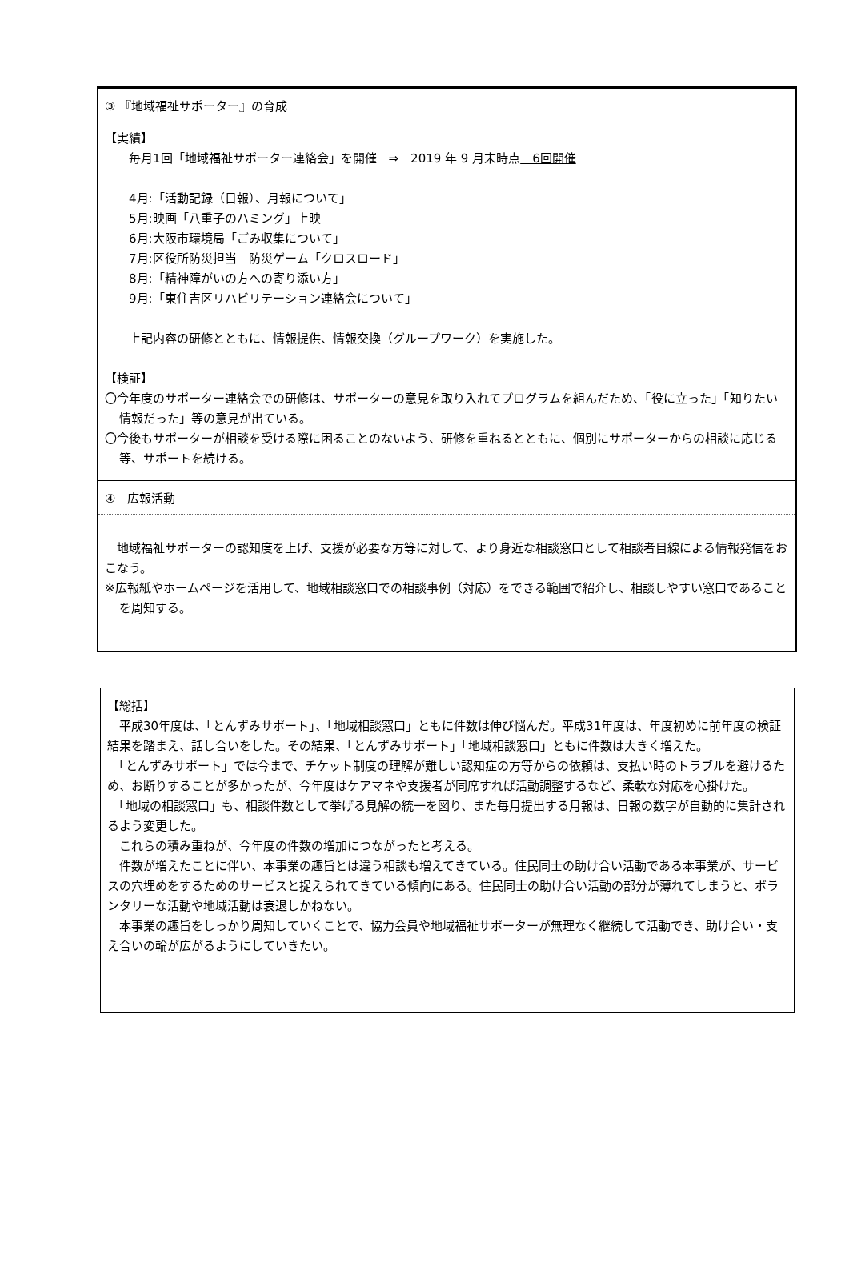③ 『地域福祉サポーター』の育成
【実績】
毎月1回「地域福祉サポーター連絡会」を開催　⇒　2019 年 9 月末時点　6回開催
4月:「活動記録（日報）、月報について」
5月:映画「八重子のハミング」上映
6月:大阪市環境局「ごみ収集について」
7月:区役所防災担当　防災ゲーム「クロスロード」
8月:「精神障がいの方への寄り添い方」
9月:「東住吉区リハビリテーション連絡会について」
上記内容の研修とともに、情報提供、情報交換（グループワーク）を実施した。
【検証】
〇今年度のサポーター連絡会での研修は、サポーターの意見を取り入れてプログラムを組んだため、「役に立った」「知りたい情報だった」等の意見が出ている。
〇今後もサポーターが相談を受ける際に困ることのないよう、研修を重ねるとともに、個別にサポーターからの相談に応じる等、サポートを続ける。
④　広報活動
　地域福祉サポーターの認知度を上げ、支援が必要な方等に対して、より身近な相談窓口として相談者目線による情報発信をおこなう。
※広報紙やホームページを活用して、地域相談窓口での相談事例（対応）をできる範囲で紹介し、相談しやすい窓口であることを周知する。
【総括】
　平成30年度は、「とんずみサポート」、「地域相談窓口」ともに件数は伸び悩んだ。平成31年度は、年度初めに前年度の検証結果を踏まえ、話し合いをした。その結果、「とんずみサポート」「地域相談窓口」ともに件数は大きく増えた。
　「とんずみサポート」では今まで、チケット制度の理解が難しい認知症の方等からの依頼は、支払い時のトラブルを避けるため、お断りすることが多かったが、今年度はケアマネや支援者が同席すれば活動調整するなど、柔軟な対応を心掛けた。
　「地域の相談窓口」も、相談件数として挙げる見解の統一を図り、また毎月提出する月報は、日報の数字が自動的に集計されるよう変更した。
　これらの積み重ねが、今年度の件数の増加につながったと考える。
　件数が増えたことに伴い、本事業の趣旨とは違う相談も増えてきている。住民同士の助け合い活動である本事業が、サービスの穴埋めをするためのサービスと捉えられてきている傾向にある。住民同士の助け合い活動の部分が薄れてしまうと、ボランタリーな活動や地域活動は衰退しかねない。
　本事業の趣旨をしっかり周知していくことで、協力会員や地域福祉サポーターが無理なく継続して活動でき、助け合い・支え合いの輪が広がるようにしていきたい。